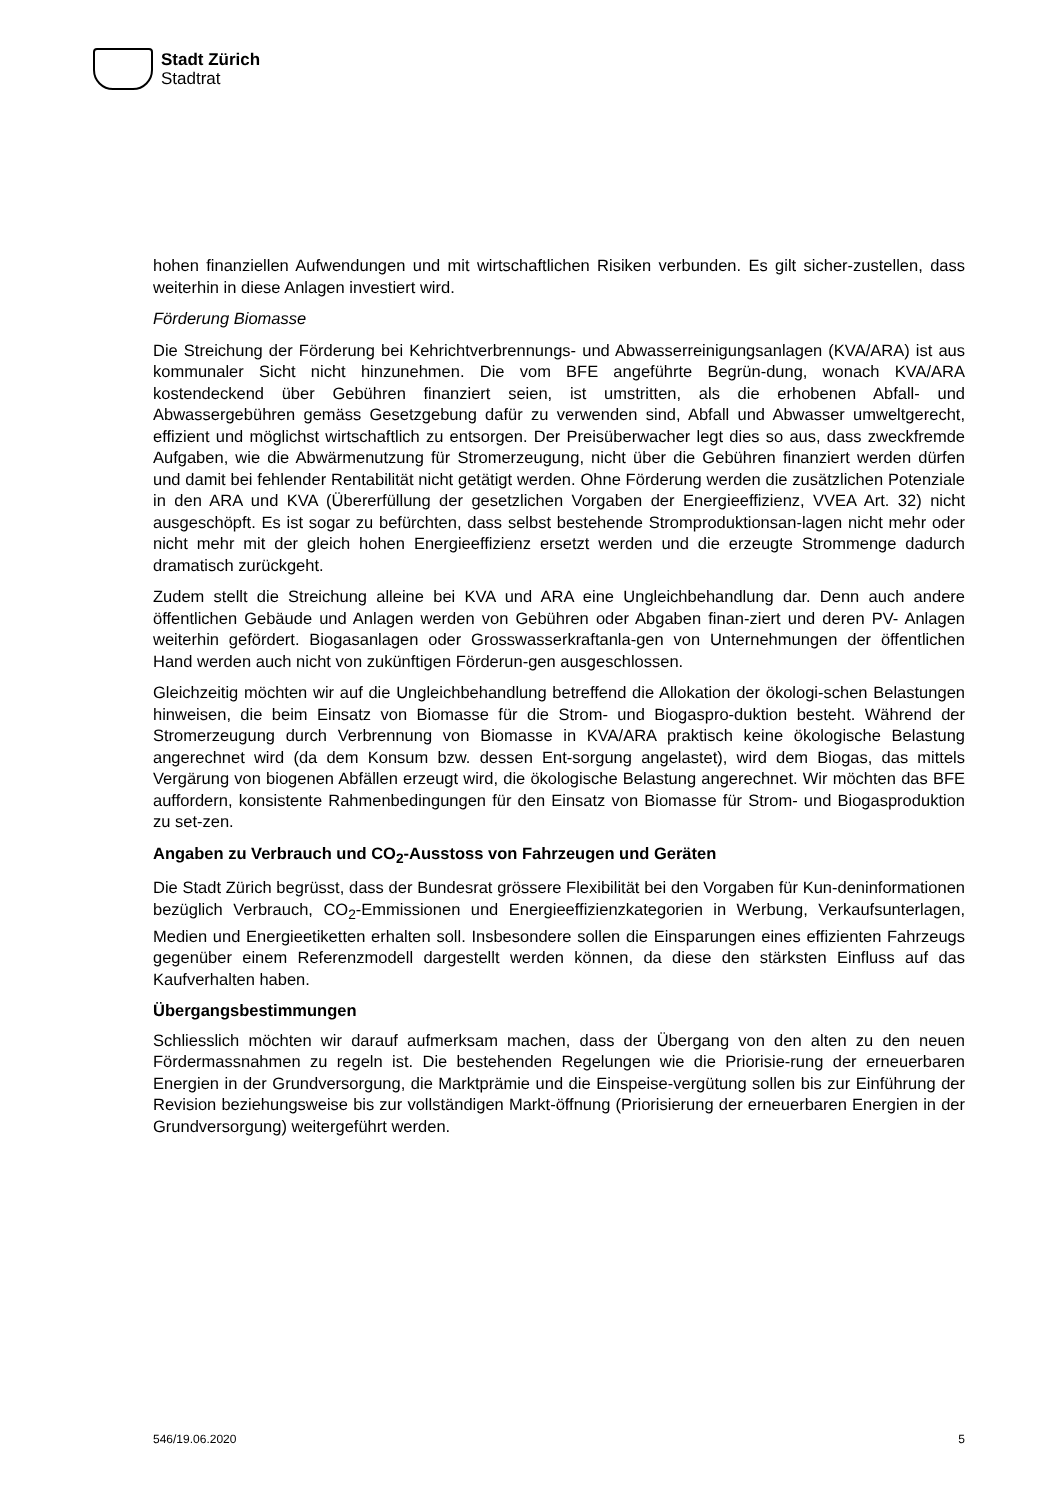Stadt Zürich
Stadtrat
hohen finanziellen Aufwendungen und mit wirtschaftlichen Risiken verbunden. Es gilt sicher-zustellen, dass weiterhin in diese Anlagen investiert wird.
Förderung Biomasse
Die Streichung der Förderung bei Kehrichtverbrennungs- und Abwasserreinigungsanlagen (KVA/ARA) ist aus kommunaler Sicht nicht hinzunehmen. Die vom BFE angeführte Begrün-dung, wonach KVA/ARA kostendeckend über Gebühren finanziert seien, ist umstritten, als die erhobenen Abfall- und Abwassergebühren gemäss Gesetzgebung dafür zu verwenden sind, Abfall und Abwasser umweltgerecht, effizient und möglichst wirtschaftlich zu entsorgen. Der Preisüberwacher legt dies so aus, dass zweckfremde Aufgaben, wie die Abwärmenutzung für Stromerzeugung, nicht über die Gebühren finanziert werden dürfen und damit bei fehlender Rentabilität nicht getätigt werden. Ohne Förderung werden die zusätzlichen Potenziale in den ARA und KVA (Übererfüllung der gesetzlichen Vorgaben der Energieeffizienz, VVEA Art. 32) nicht ausgeschöpft. Es ist sogar zu befürchten, dass selbst bestehende Stromproduktionsan-lagen nicht mehr oder nicht mehr mit der gleich hohen Energieeffizienz ersetzt werden und die erzeugte Strommenge dadurch dramatisch zurückgeht.
Zudem stellt die Streichung alleine bei KVA und ARA eine Ungleichbehandlung dar. Denn auch andere öffentlichen Gebäude und Anlagen werden von Gebühren oder Abgaben finan-ziert und deren PV- Anlagen weiterhin gefördert. Biogasanlagen oder Grosswasserkraftanla-gen von Unternehmungen der öffentlichen Hand werden auch nicht von zukünftigen Förderun-gen ausgeschlossen.
Gleichzeitig möchten wir auf die Ungleichbehandlung betreffend die Allokation der ökologi-schen Belastungen hinweisen, die beim Einsatz von Biomasse für die Strom- und Biogaspro-duktion besteht. Während der Stromerzeugung durch Verbrennung von Biomasse in KVA/ARA praktisch keine ökologische Belastung angerechnet wird (da dem Konsum bzw. dessen Ent-sorgung angelastet), wird dem Biogas, das mittels Vergärung von biogenen Abfällen erzeugt wird, die ökologische Belastung angerechnet. Wir möchten das BFE auffordern, konsistente Rahmenbedingungen für den Einsatz von Biomasse für Strom- und Biogasproduktion zu set-zen.
Angaben zu Verbrauch und CO<sub>2</sub>-Ausstoss von Fahrzeugen und Geräten
Die Stadt Zürich begrüsst, dass der Bundesrat grössere Flexibilität bei den Vorgaben für Kun-deninformationen bezüglich Verbrauch, CO<sub>2</sub>-Emmissionen und Energieeffizienzkategorien in Werbung, Verkaufsunterlagen, Medien und Energieetiketten erhalten soll. Insbesondere sollen die Einsparungen eines effizienten Fahrzeugs gegenüber einem Referenzmodell dargestellt werden können, da diese den stärksten Einfluss auf das Kaufverhalten haben.
Übergangsbestimmungen
Schliesslich möchten wir darauf aufmerksam machen, dass der Übergang von den alten zu den neuen Fördermassnahmen zu regeln ist. Die bestehenden Regelungen wie die Priorisie-rung der erneuerbaren Energien in der Grundversorgung, die Marktprämie und die Einspeise-vergütung sollen bis zur Einführung der Revision beziehungsweise bis zur vollständigen Markt-öffnung (Priorisierung der erneuerbaren Energien in der Grundversorgung) weitergeführt werden.
546/19.06.2020 5